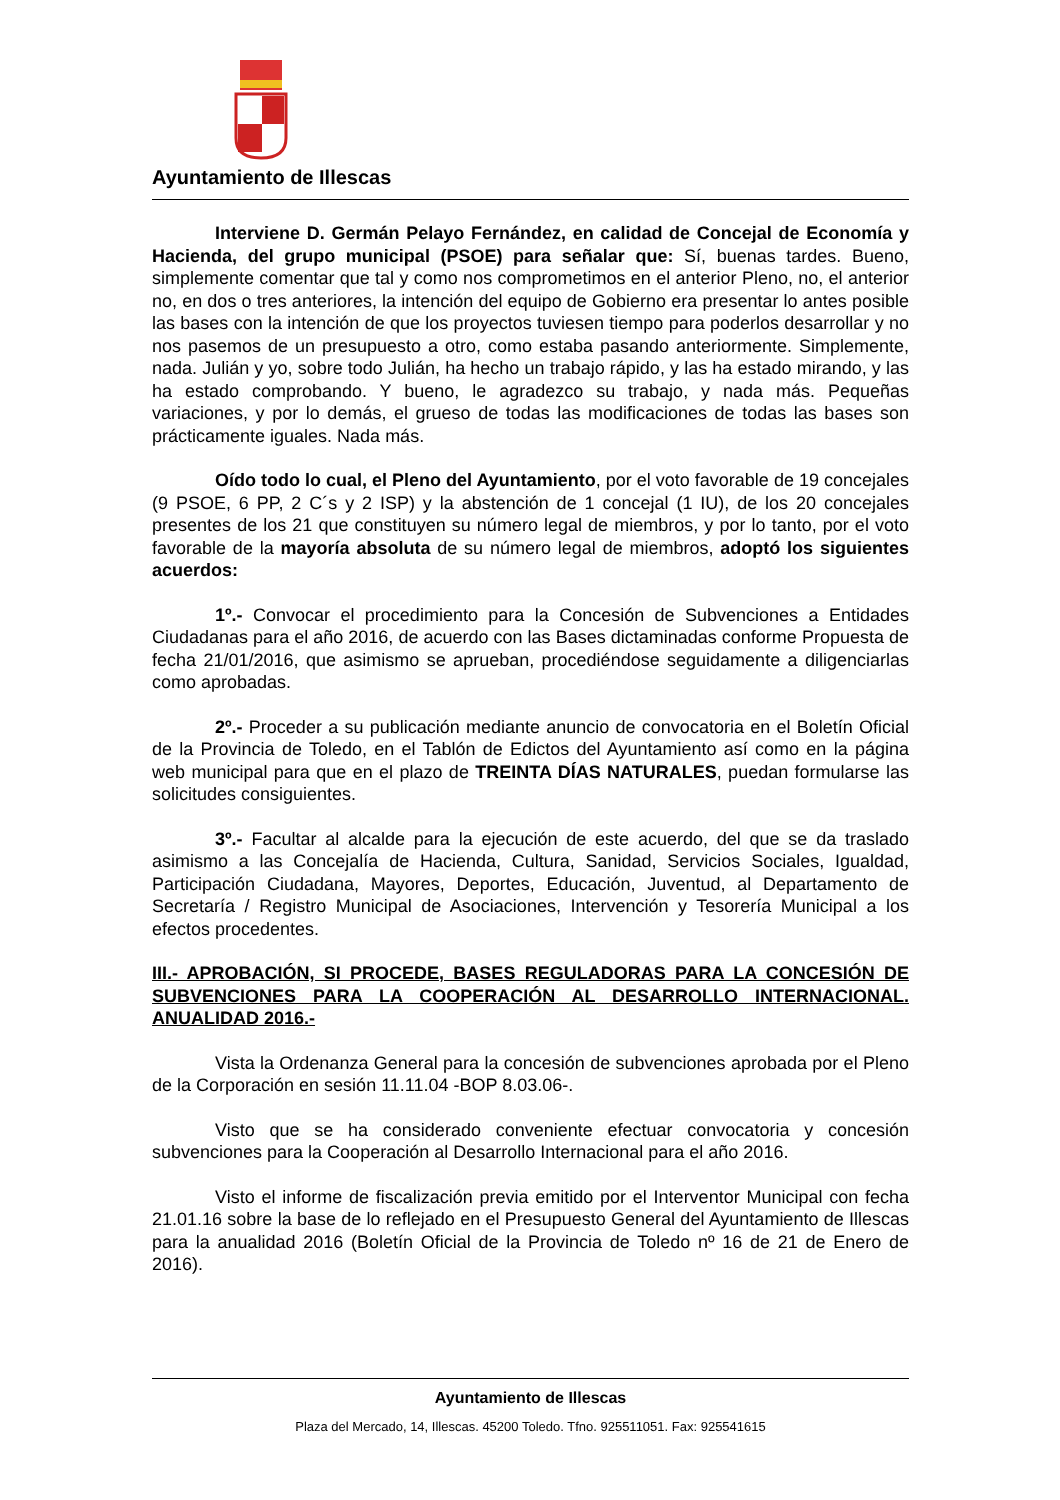Ayuntamiento de Illescas
Interviene D. Germán Pelayo Fernández, en calidad de Concejal de Economía y Hacienda, del grupo municipal (PSOE) para señalar que: Sí, buenas tardes. Bueno, simplemente comentar que tal y como nos comprometimos en el anterior Pleno, no, el anterior no, en dos o tres anteriores, la intención del equipo de Gobierno era presentar lo antes posible las bases con la intención de que los proyectos tuviesen tiempo para poderlos desarrollar y no nos pasemos de un presupuesto a otro, como estaba pasando anteriormente. Simplemente, nada. Julián y yo, sobre todo Julián, ha hecho un trabajo rápido, y las ha estado mirando, y las ha estado comprobando. Y bueno, le agradezco su trabajo, y nada más. Pequeñas variaciones, y por lo demás, el grueso de todas las modificaciones de todas las bases son prácticamente iguales. Nada más.
Oído todo lo cual, el Pleno del Ayuntamiento, por el voto favorable de 19 concejales (9 PSOE, 6 PP, 2 C´s y 2 ISP) y la abstención de 1 concejal (1 IU), de los 20 concejales presentes de los 21 que constituyen su número legal de miembros, y por lo tanto, por el voto favorable de la mayoría absoluta de su número legal de miembros, adoptó los siguientes acuerdos:
1º.- Convocar el procedimiento para la Concesión de Subvenciones a Entidades Ciudadanas para el año 2016, de acuerdo con las Bases dictaminadas conforme Propuesta de fecha 21/01/2016, que asimismo se aprueban, procediéndose seguidamente a diligenciarlas como aprobadas.
2º.- Proceder a su publicación mediante anuncio de convocatoria en el Boletín Oficial de la Provincia de Toledo, en el Tablón de Edictos del Ayuntamiento así como en la página web municipal para que en el plazo de TREINTA DÍAS NATURALES, puedan formularse las solicitudes consiguientes.
3º.- Facultar al alcalde para la ejecución de este acuerdo, del que se da traslado asimismo a las Concejalía de Hacienda, Cultura, Sanidad, Servicios Sociales, Igualdad, Participación Ciudadana, Mayores, Deportes, Educación, Juventud, al Departamento de Secretaría / Registro Municipal de Asociaciones, Intervención y Tesorería Municipal a los efectos procedentes.
III.- APROBACIÓN, SI PROCEDE, BASES REGULADORAS PARA LA CONCESIÓN DE SUBVENCIONES PARA LA COOPERACIÓN AL DESARROLLO INTERNACIONAL. ANUALIDAD 2016.-
Vista la Ordenanza General para la concesión de subvenciones aprobada por el Pleno de la Corporación en sesión 11.11.04 -BOP 8.03.06-.
Visto que se ha considerado conveniente efectuar convocatoria y concesión subvenciones para la Cooperación al Desarrollo Internacional para el año 2016.
Visto el informe de fiscalización previa emitido por el Interventor Municipal con fecha 21.01.16 sobre la base de lo reflejado en el Presupuesto General del Ayuntamiento de Illescas para la anualidad 2016 (Boletín Oficial de la Provincia de Toledo nº 16 de 21 de Enero de 2016).
Ayuntamiento de Illescas
Plaza del Mercado, 14, Illescas. 45200 Toledo. Tfno. 925511051. Fax: 925541615